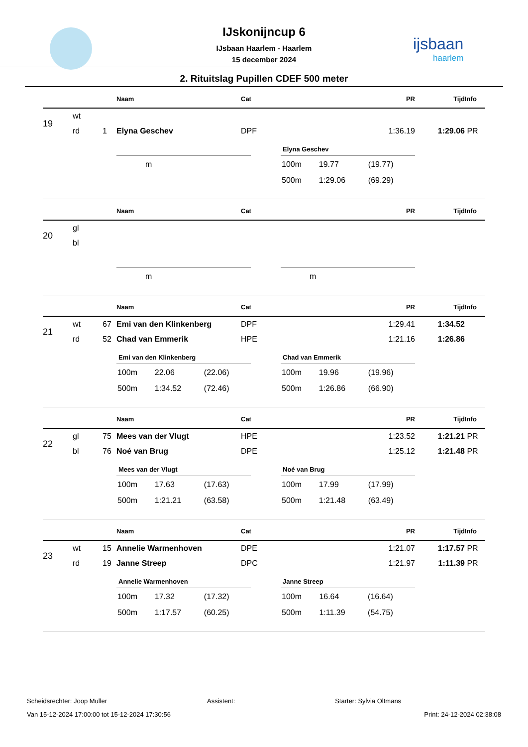ijsbaan
haarlem
IJskonijncup 6
IJsbaan Haarlem - Haarlem
15 december 2024
2. Rituitslag Pupillen CDEF 500 meter
| | | | Naam | Cat | PR | Tijd | Info |
| --- | --- | --- | --- | --- | --- | --- | --- |
| 19 | wt | | | | | | |
| | rd | 1 | Elyna Geschev | DPF | 1:36.19 | 1:29.06 | PR |
| m |
Elyna Geschev
| 100m | 19.77 | (19.77) |
| 500m | 1:29.06 | (69.29) |
| | | | Naam | Cat | PR | Tijd | Info |
| --- | --- | --- | --- | --- | --- | --- | --- |
| 20 | gl | | | | | | |
| | bl | | | | | | |
| m |
| m |
| | | | Naam | Cat | PR | Tijd | Info |
| --- | --- | --- | --- | --- | --- | --- | --- |
| 21 | wt | 67 | Emi van den Klinkenberg | DPF | 1:29.41 | 1:34.52 | |
| | rd | 52 | Chad van Emmerik | HPE | 1:21.16 | 1:26.86 | |
Emi van den Klinkenberg
| 100m | 22.06 | (22.06) |
| 500m | 1:34.52 | (72.46) |
Chad van Emmerik
| 100m | 19.96 | (19.96) |
| 500m | 1:26.86 | (66.90) |
| | | | Naam | Cat | PR | Tijd | Info |
| --- | --- | --- | --- | --- | --- | --- | --- |
| 22 | gl | 75 | Mees van der Vlugt | HPE | 1:23.52 | 1:21.21 | PR |
| | bl | 76 | Noé van Brug | DPE | 1:25.12 | 1:21.48 | PR |
Mees van der Vlugt
| 100m | 17.63 | (17.63) |
| 500m | 1:21.21 | (63.58) |
Noé van Brug
| 100m | 17.99 | (17.99) |
| 500m | 1:21.48 | (63.49) |
| | | | Naam | Cat | PR | Tijd | Info |
| --- | --- | --- | --- | --- | --- | --- | --- |
| 23 | wt | 15 | Annelie Warmenhoven | DPE | 1:21.07 | 1:17.57 | PR |
| | rd | 19 | Janne Streep | DPC | 1:21.97 | 1:11.39 | PR |
Annelie Warmenhoven
| 100m | 17.32 | (17.32) |
| 500m | 1:17.57 | (60.25) |
Janne Streep
| 100m | 16.64 | (16.64) |
| 500m | 1:11.39 | (54.75) |
Scheidsrechter: Joop Muller Assistent: Starter: Sylvia Oltmans
Van 15-12-2024 17:00:00 tot 15-12-2024 17:30:56 Print: 24-12-2024 02:38:08